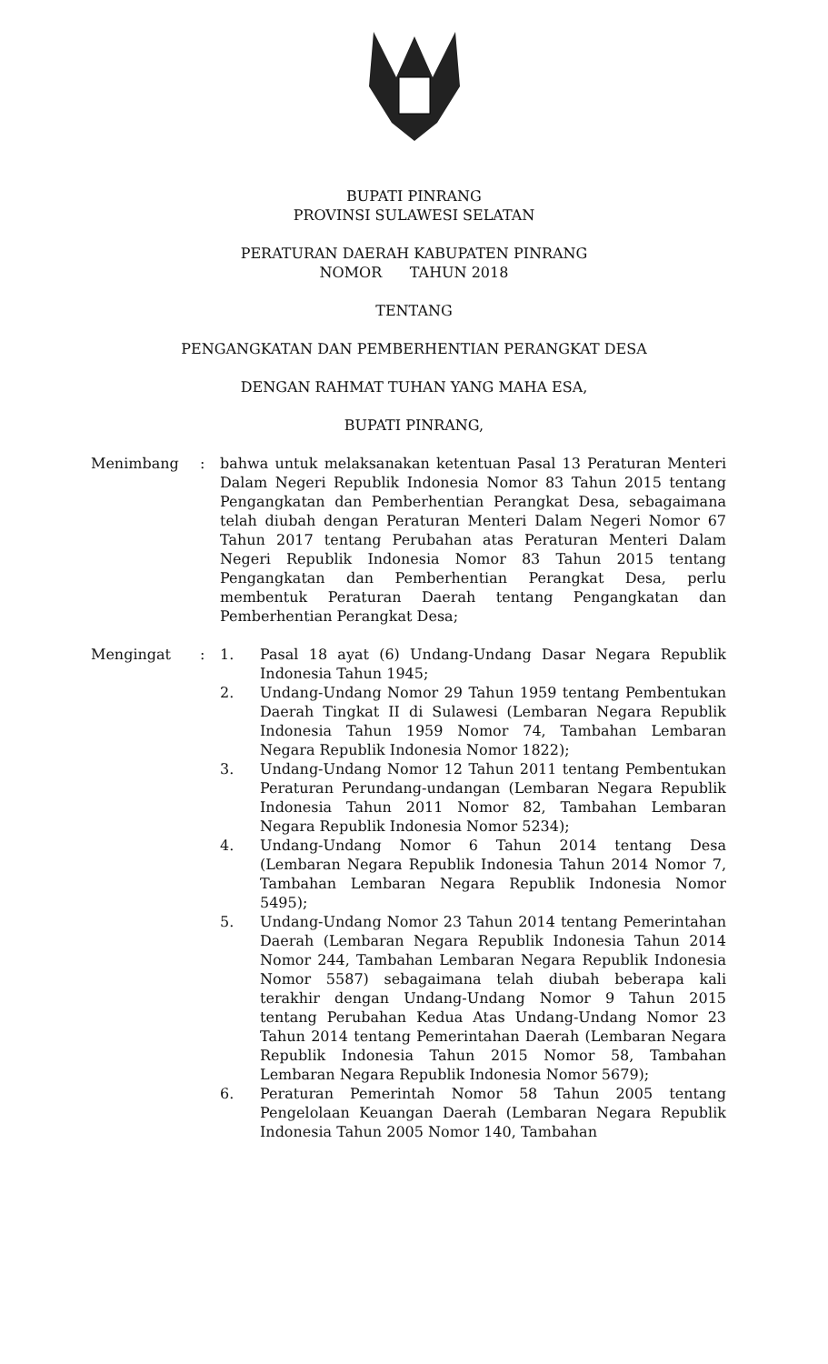BUPATI PINRANG
PROVINSI SULAWESI SELATAN
PERATURAN DAERAH KABUPATEN PINRANG
NOMOR TAHUN 2018
TENTANG
PENGANGKATAN DAN PEMBERHENTIAN PERANGKAT DESA
DENGAN RAHMAT TUHAN YANG MAHA ESA,
BUPATI PINRANG,
Menimbang : bahwa untuk melaksanakan ketentuan Pasal 13 Peraturan Menteri Dalam Negeri Republik Indonesia Nomor 83 Tahun 2015 tentang Pengangkatan dan Pemberhentian Perangkat Desa, sebagaimana telah diubah dengan Peraturan Menteri Dalam Negeri Nomor 67 Tahun 2017 tentang Perubahan atas Peraturan Menteri Dalam Negeri Republik Indonesia Nomor 83 Tahun 2015 tentang Pengangkatan dan Pemberhentian Perangkat Desa, perlu membentuk Peraturan Daerah tentang Pengangkatan dan Pemberhentian Perangkat Desa;
Mengingat : 1. Pasal 18 ayat (6) Undang-Undang Dasar Negara Republik Indonesia Tahun 1945;
2. Undang-Undang Nomor 29 Tahun 1959 tentang Pembentukan Daerah Tingkat II di Sulawesi (Lembaran Negara Republik Indonesia Tahun 1959 Nomor 74, Tambahan Lembaran Negara Republik Indonesia Nomor 1822);
3. Undang-Undang Nomor 12 Tahun 2011 tentang Pembentukan Peraturan Perundang-undangan (Lembaran Negara Republik Indonesia Tahun 2011 Nomor 82, Tambahan Lembaran Negara Republik Indonesia Nomor 5234);
4. Undang-Undang Nomor 6 Tahun 2014 tentang Desa (Lembaran Negara Republik Indonesia Tahun 2014 Nomor 7, Tambahan Lembaran Negara Republik Indonesia Nomor 5495);
5. Undang-Undang Nomor 23 Tahun 2014 tentang Pemerintahan Daerah (Lembaran Negara Republik Indonesia Tahun 2014 Nomor 244, Tambahan Lembaran Negara Republik Indonesia Nomor 5587) sebagaimana telah diubah beberapa kali terakhir dengan Undang-Undang Nomor 9 Tahun 2015 tentang Perubahan Kedua Atas Undang-Undang Nomor 23 Tahun 2014 tentang Pemerintahan Daerah (Lembaran Negara Republik Indonesia Tahun 2015 Nomor 58, Tambahan Lembaran Negara Republik Indonesia Nomor 5679);
6. Peraturan Pemerintah Nomor 58 Tahun 2005 tentang Pengelolaan Keuangan Daerah (Lembaran Negara Republik Indonesia Tahun 2005 Nomor 140, Tambahan